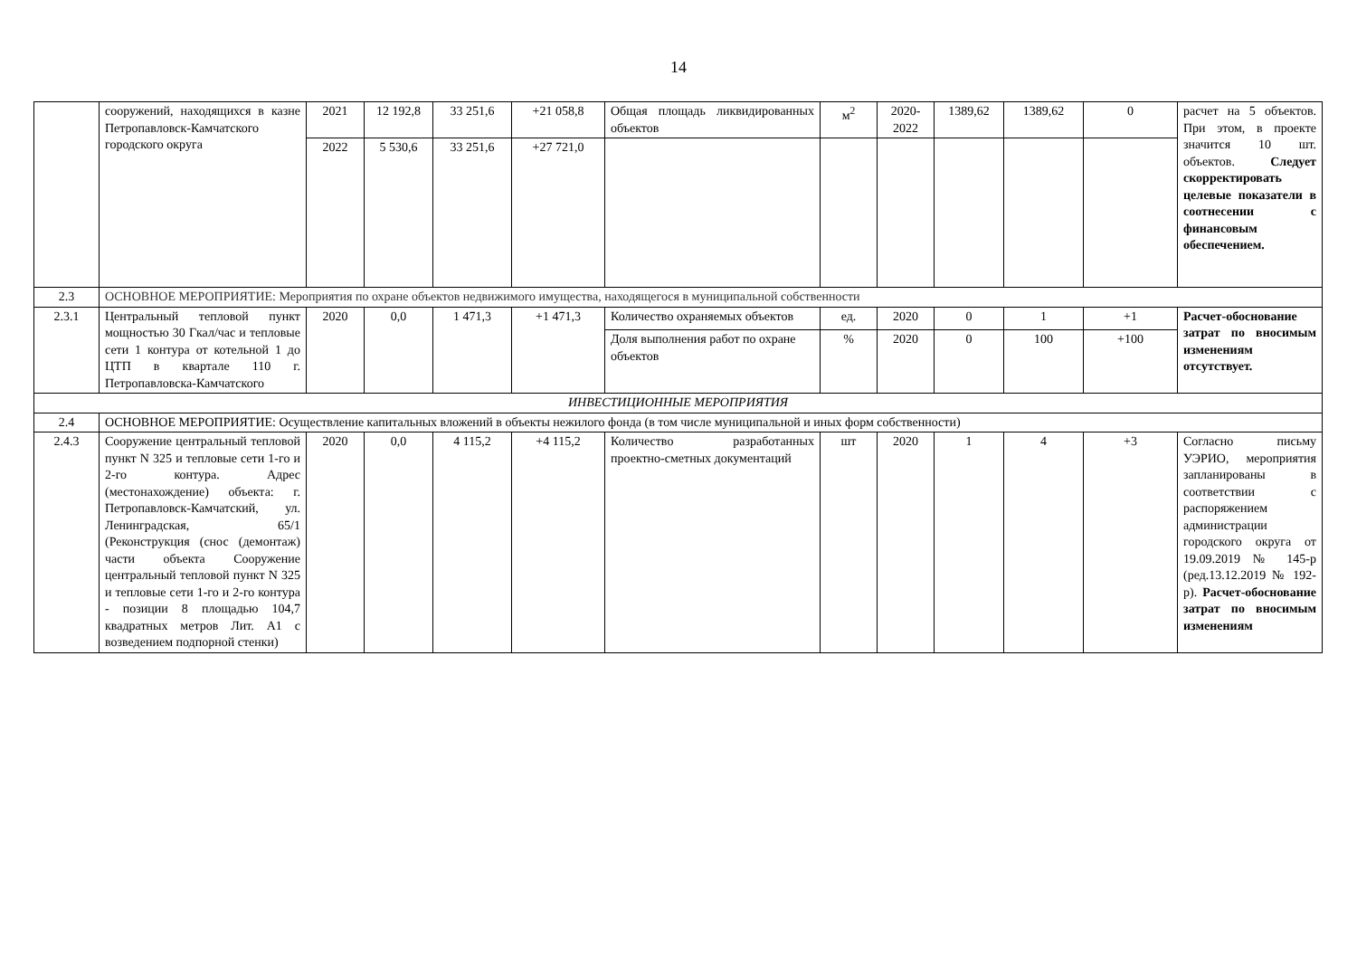14
| | сооружений, находящихся в казне Петропавловск-Камчатского городского округа | 2021 | 12 192,8 | 33 251,6 | +21 058,8 | Общая площадь ликвидированных объектов | м<sup>2</sup> | 2020-2022 | 1389,62 | 1389,62 | 0 | расчет на 5 объектов. При этом, в проекте значится 10 шт. объектов. Следует скорректировать целевые показатели в соотнесении с финансовым обеспечением. |
| | | 2022 | 5 530,6 | 33 251,6 | +27 721,0 | | | | | | | |
| 2.3 | ОСНОВНОЕ МЕРОПРИЯТИЕ: Мероприятия по охране объектов недвижимого имущества, находящегося в муниципальной собственности | | | | | | | | | | | |
| 2.3.1 | Центральный тепловой пункт мощностью 30 Гкал/час и тепловые сети 1 контура от котельной 1 до ЦТП в квартале 110 г. Петропавловска-Камчатского | 2020 | 0,0 | 1 471,3 | +1 471,3 | Количество охраняемых объектов | ед. | 2020 | 0 | 1 | +1 | Расчет-обоснование затрат по вносимым изменениям отсутствует. |
| | | | | | | Доля выполнения работ по охране объектов | % | 2020 | 0 | 100 | +100 | |
| ИНВЕСТИЦИОННЫЕ МЕРОПРИЯТИЯ | | | | | | | | | | | | |
| 2.4 | ОСНОВНОЕ МЕРОПРИЯТИЕ: Осуществление капитальных вложений в объекты нежилого фонда (в том числе муниципальной и иных форм собственности) | | | | | | | | | | | |
| 2.4.3 | Сооружение центральный тепловой пункт N 325 и тепловые сети 1-го и 2-го контура. Адрес (местонахождение) объекта: г. Петропавловск-Камчатский, ул. Ленинградская, 65/1 (Реконструкция (снос (демонтаж) части объекта Сооружение центральный тепловой пункт N 325 и тепловые сети 1-го и 2-го контура - позиции 8 площадью 104,7 квадратных метров Лит. А1 с возведением подпорной стенки) | 2020 | 0,0 | 4 115,2 | +4 115,2 | Количество разработанных проектно-сметных документаций | шт | 2020 | 1 | 4 | +3 | Согласно письму УЭРИО, мероприятия запланированы в соответствии с распоряжением администрации городского округа от 19.09.2019 № 145-р (ред.13.12.2019 № 192-р). Расчет-обоснование затрат по вносимым изменениям |